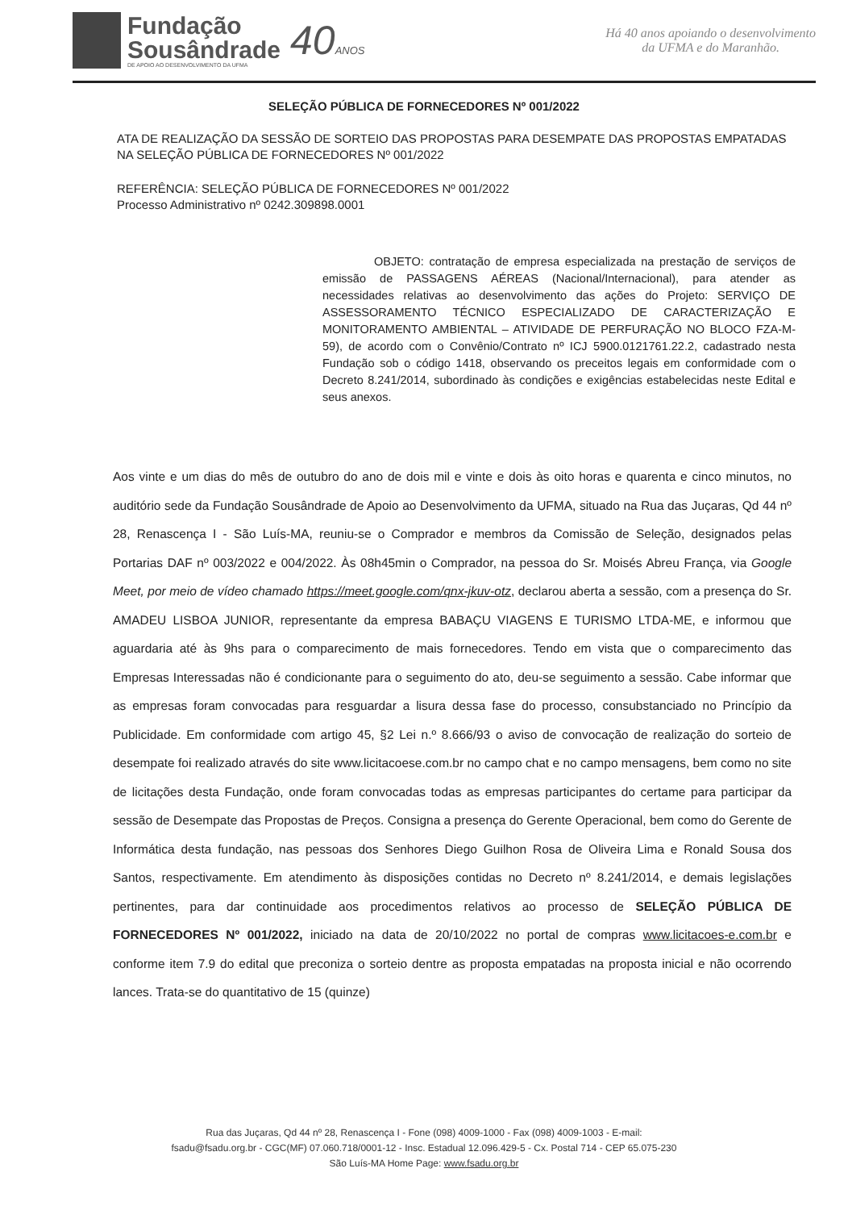Fundação
Sousândrade
DE APOIO AO DESENVOLVIMENTO DA UFMA
40ANOS
Há 40 anos apoiando o desenvolvimento
da UFMA e do Maranhão.
SELEÇÃO PÚBLICA DE FORNECEDORES Nº 001/2022
ATA DE REALIZAÇÃO DA SESSÃO DE SORTEIO DAS PROPOSTAS PARA DESEMPATE DAS PROPOSTAS EMPATADAS NA SELEÇÃO PÚBLICA DE FORNECEDORES Nº 001/2022
REFERÊNCIA: SELEÇÃO PÚBLICA DE FORNECEDORES Nº 001/2022
Processo Administrativo nº 0242.309898.0001
OBJETO: contratação de empresa especializada na prestação de serviços de emissão de PASSAGENS AÉREAS (Nacional/Internacional), para atender as necessidades relativas ao desenvolvimento das ações do Projeto: SERVIÇO DE ASSESSORAMENTO TÉCNICO ESPECIALIZADO DE CARACTERIZAÇÃO E MONITORAMENTO AMBIENTAL – ATIVIDADE DE PERFURAÇÃO NO BLOCO FZA-M-59), de acordo com o Convênio/Contrato nº ICJ 5900.0121761.22.2, cadastrado nesta Fundação sob o código 1418, observando os preceitos legais em conformidade com o Decreto 8.241/2014, subordinado às condições e exigências estabelecidas neste Edital e seus anexos.
Aos vinte e um dias do mês de outubro do ano de dois mil e vinte e dois às oito horas e quarenta e cinco minutos, no auditório sede da Fundação Sousândrade de Apoio ao Desenvolvimento da UFMA, situado na Rua das Juçaras, Qd 44 nº 28, Renascença I - São Luís-MA, reuniu-se o Comprador e membros da Comissão de Seleção, designados pelas Portarias DAF nº 003/2022 e 004/2022. Às 08h45min o Comprador, na pessoa do Sr. Moisés Abreu França, via Google Meet, por meio de vídeo chamado https://meet.google.com/qnx-jkuv-otz, declarou aberta a sessão, com a presença do Sr. AMADEU LISBOA JUNIOR, representante da empresa BABAÇU VIAGENS E TURISMO LTDA-ME, e informou que aguardaria até às 9hs para o comparecimento de mais fornecedores. Tendo em vista que o comparecimento das Empresas Interessadas não é condicionante para o seguimento do ato, deu-se seguimento a sessão. Cabe informar que as empresas foram convocadas para resguardar a lisura dessa fase do processo, consubstanciado no Princípio da Publicidade. Em conformidade com artigo 45, §2 Lei n.º 8.666/93 o aviso de convocação de realização do sorteio de desempate foi realizado através do site www.licitacoese.com.br no campo chat e no campo mensagens, bem como no site de licitações desta Fundação, onde foram convocadas todas as empresas participantes do certame para participar da sessão de Desempate das Propostas de Preços. Consigna a presença do Gerente Operacional, bem como do Gerente de Informática desta fundação, nas pessoas dos Senhores Diego Guilhon Rosa de Oliveira Lima e Ronald Sousa dos Santos, respectivamente. Em atendimento às disposições contidas no Decreto nº 8.241/2014, e demais legislações pertinentes, para dar continuidade aos procedimentos relativos ao processo de SELEÇÃO PÚBLICA DE FORNECEDORES Nº 001/2022, iniciado na data de 20/10/2022 no portal de compras www.licitacoes-e.com.br e conforme item 7.9 do edital que preconiza o sorteio dentre as proposta empatadas na proposta inicial e não ocorrendo lances. Trata-se do quantitativo de 15 (quinze)
Rua das Juçaras, Qd 44 nº 28, Renascença I - Fone (098) 4009-1000 - Fax (098) 4009-1003 - E-mail:
fsadu@fsadu.org.br - CGC(MF) 07.060.718/0001-12 - Insc. Estadual 12.096.429-5 - Cx. Postal 714 - CEP 65.075-230
São Luís-MA Home Page: www.fsadu.org.br